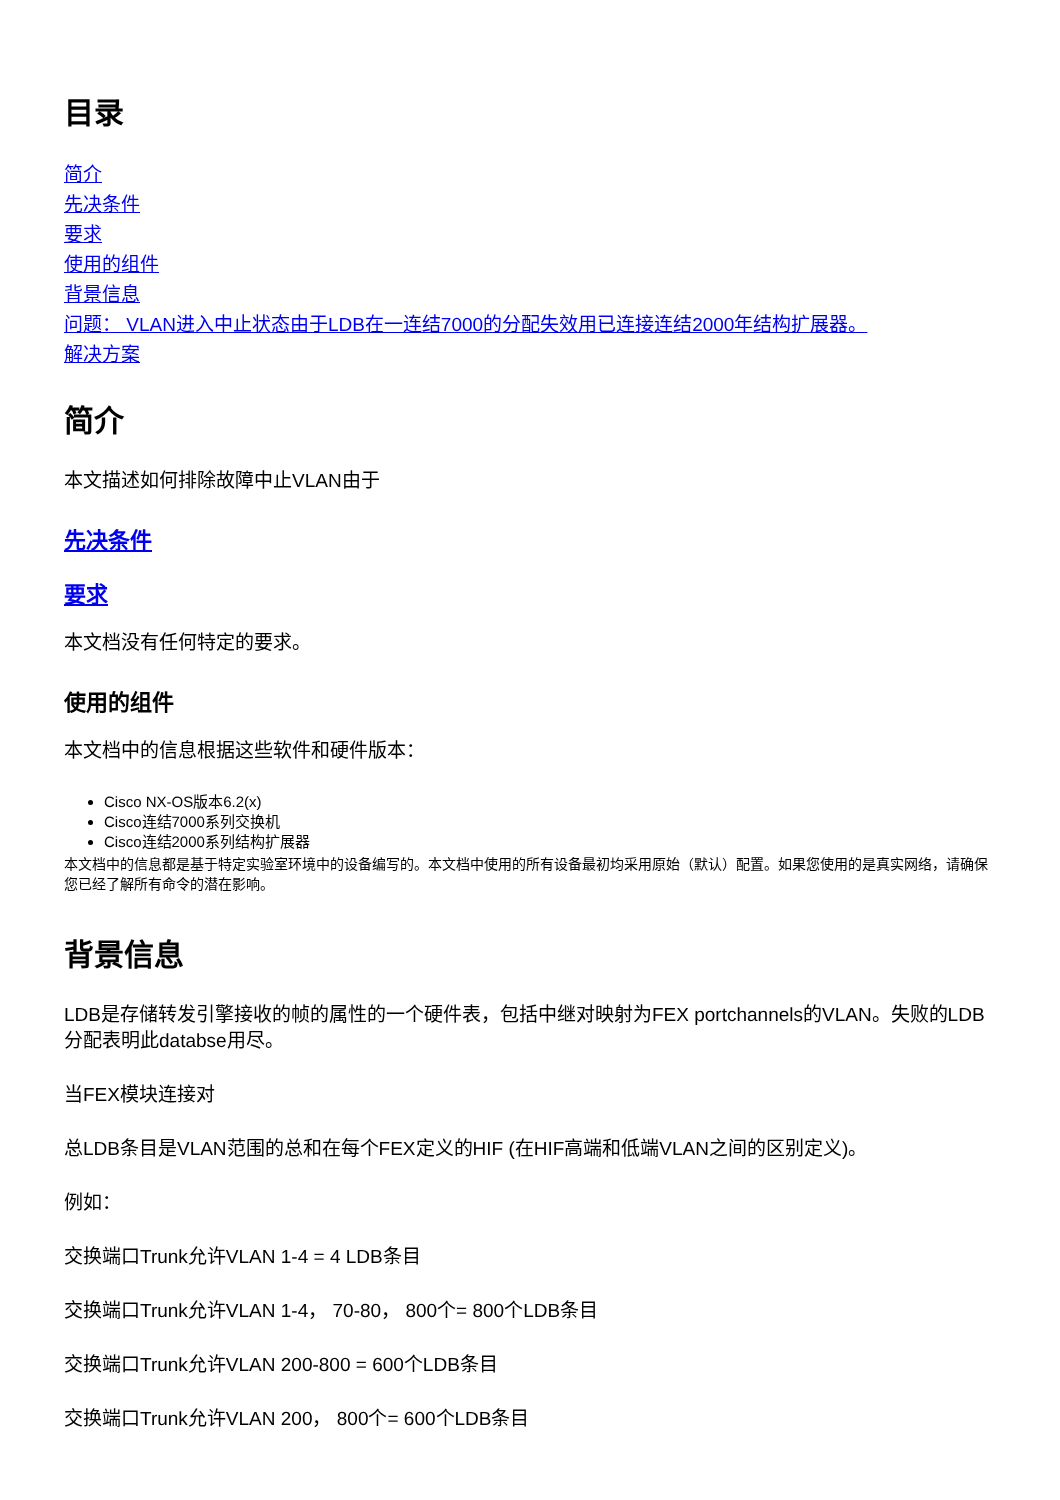目录
简介
先决条件
要求
使用的组件
背景信息
问题： VLAN进入中止状态由于LDB在一连结7000的分配失效用已连接连结2000年结构扩展器。
解决方案
简介
本文描述如何排除故障中止VLAN由于
先决条件
要求
本文档没有任何特定的要求。
使用的组件
本文档中的信息根据这些软件和硬件版本：
Cisco NX-OS版本6.2(x)
Cisco连结7000系列交换机
Cisco连结2000系列结构扩展器
本文档中的信息都是基于特定实验室环境中的设备编写的。本文档中使用的所有设备最初均采用原始（默认）配置。如果您使用的是真实网络，请确保您已经了解所有命令的潜在影响。
背景信息
LDB是存储转发引擎接收的帧的属性的一个硬件表，包括中继对映射为FEX portchannels的VLAN。失败的LDB分配表明此databse用尽。
当FEX模块连接对
总LDB条目是VLAN范围的总和在每个FEX定义的HIF (在HIF高端和低端VLAN之间的区别定义)。
例如：
交换端口Trunk允许VLAN 1-4 = 4 LDB条目
交换端口Trunk允许VLAN 1-4， 70-80， 800个= 800个LDB条目
交换端口Trunk允许VLAN 200-800 = 600个LDB条目
交换端口Trunk允许VLAN 200， 800个= 600个LDB条目